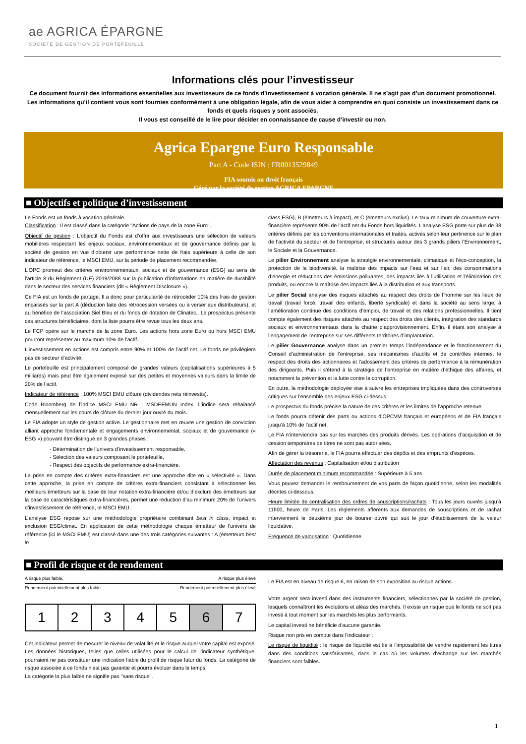ae AGRICA ÉPARGNE
SOCIÉTÉ DE GESTION DE PORTEFEUILLE
Informations clés pour l’investisseur
Ce document fournit des informations essentielles aux investisseurs de ce fonds d’investissement à vocation générale. Il ne s’agit pas d’un document promotionnel. Les informations qu’il contient vous sont fournies conformément à une obligation légale, afin de vous aider à comprendre en quoi consiste un investissement dans ce fonds et quels risques y sont associés.
Il vous est conseillé de le lire pour décider en connaissance de cause d’investir ou non.
Agrica Epargne Euro Responsable
Part A - Code ISIN : FR0013529849
FIA soumis au droit français
Géré par la société de gestion AGRICA EPARGNE
■ Objectifs et politique d’investissement
Le Fonds est un fonds à vocation générale.
Classification : Il est classé dans la catégorie "Actions de pays de la zone Euro".
Objectif de gestion : L’objectif du Fonds est d’offrir aux investisseurs une sélection de valeurs mobilières respectant les enjeux sociaux, environnementaux et de gouvernance définis par la société de gestion en vue d’obtenir une performance nette de frais supérieure à celle de son indicateur de référence, le MSCI EMU, sur la période de placement recommandée.
L’OPC promeut des critères environnementaux, sociaux et de gouvernance (ESG) au sens de l’article 8 du Règlement (UE) 2019/2088 sur la publication d’informations en matière de durabilité dans le secteur des services financiers (dit « Règlement Disclosure »).
Ce FIA est un fonds de partage. Il a donc pour particularité de rétrocéder 10% des frais de gestion encaissés sur la part A (déduction faite des rétrocession versées ou à verser aux distributeurs), et au bénéfice de l’association Siel Bleu et du fonds de dotation de Clinatec.. Le prospectus présente ces structures bénéficiaires, dont la liste pourra être revue tous les deux ans.
Le FCP opère sur le marché de la zone Euro. Les actions hors zone Euro ou hors MSCI EMU pourront représenter au maximum 10% de l’actif.
L’investissement en actions est compris entre 90% et 100% de l’actif net. Le fonds ne privilégiera pas de secteur d’activité.
Le portefeuille est principalement composé de grandes valeurs (capitalisations supérieures à 5 milliards) mais peut être également exposé sur des petites et moyennes valeurs dans la limite de 20% de l’actif.
Indicateur de référence : 100% MSCI EMU clôture (dividendes nets réinvestis).
Code Bloomberg de l’indice MSCI EMU NR : MSDEEMUN Index. L’indice sera rebalancé mensuellement sur les cours de clôture du dernier jour ouvré du mois.
Le FIA adopte un style de gestion active. Le gestionnaire met en œuvre une gestion de conviction alliant approche fondamentale et engagements environnemental, sociaux et de gouvernance (« ESG ») pouvant être distingué en 3 grandes phases :
- Détermination de l’univers d’investissement responsable,
- Sélection des valeurs composant le portefeuille,
- Respect des objectifs de performance extra-financière.
La prise en compte des critères extra-financiers est une approche dite en « sélectivité ». Dans cette approche, la prise en compte de critères extra-financiers consistant à sélectionner les meilleurs émetteurs sur la base de leur notation extra-financière et/ou d’exclure des émetteurs sur la base de caractéristiques extra-financières, permet une réduction d’au minimum 20% de l’univers d’investissement de référence, le MSCI EMU.
L’analyse ESG repose sur une méthodologie propriétaire combinant best in class, impact et exclusion ESG/climat. En application de cette méthodologie chaque émetteur de l’univers de référence (ici le MSCI EMU) est classé dans une des trois catégories suivantes : A (émetteurs best in
class ESG), B (émetteurs à impact), et C (émetteurs exclus). Le taux minimum de couverture extra-financière représente 90% de l’actif net du Fonds hors liquidités. L’analyse ESG porte sur plus de 38 critères définis par les conventions internationales et traités, activés selon leur pertinence sur le plan de l’activité du secteur et de l’entreprise, et structurés autour des 3 grands piliers l’Environnement, le Sociale et la Gouvernance.
Le pilier Environnement analyse la stratégie environnementale, climatique et l’éco-conception, la protection de la biodiversité, la maîtrise des impacts sur l’eau et sur l’air, des consommations d’énergie et réductions des émissions polluantes, des impacts liés à l’utilisation et l’élimination des produits, ou encore la maîtrise des impacts liés à la distribution et aux transports.
Le pilier Social analyse des risques attachés au respect des droits de l’homme sur les lieux de travail (travail forcé, travail des enfants, liberté syndicale) et dans la société au sens large, à l’amélioration continue des conditions d’emploi, de travail et des relations professionnelles. Il tient compte également des risques attachés au respect des droits des clients, intégration des standards sociaux et environnementaux dans la chaîne d’approvisionnement. Enfin, il étant son analyse à l’engagement de l’entreprise sur ses différents territoires d’implantation.
Le pilier Gouvernance analyse dans un premier temps l’indépendance et le fonctionnement du Conseil d’administration de l’entreprise, ses mécanismes d’audits et de contrôles internes, le respect des droits des actionnaires et l’adossement des critères de performance à la rémunération des dirigeants. Puis il s’étend à la stratégie de l’entreprise en matière d’éthique des affaires, et notamment la prévention et la lutte contre la corruption.
En outre, la méthodologie déployée vise à suivre les entreprises impliquées dans des controverses critiques sur l’ensemble des enjeux ESG ci-dessus.
Le prospectus du fonds précise la nature de ces critères et les limites de l’approche retenue.
Le fonds pourra détenir des parts ou actions d’OPCVM français et européens et de FIA français jusqu’à 10% de l’actif net.
Le FIA n’interviendra pas sur les marchés des produits dérivés. Les opérations d’acquisition et de cession temporaires de titres ne sont pas autorisées.
Afin de gérer la trésorerie, le FIA pourra effectuer des dépôts et des emprunts d’espèces.
Affectation des revenus : Capitalisation et/ou distribution
Durée de placement minimum recommandée : Supérieure à 5 ans
Vous pouvez demander le remboursement de vos parts de façon quotidienne, selon les modalités décrites ci-dessous.
Heure limitée de centralisation des ordres de souscriptions/rachats : Tous les jours ouvrés jusqu’à 11h00, heure de Paris. Les règlements afférents aux demandes de souscriptions et de rachat interviennent le deuxième jour de bourse ouvré qui suit le jour d’établissement de la valeur liquidative.
Fréquence de valorisation : Quotidienne
■ Profil de risque et de rendement
A risque plus faible, A risque plus élevé
Rendement potentiellement plus faible Rendement potentiellement plus élevé
| 1 | 2 | 3 | 4 | 5 | 6 | 7 |
Cet indicateur permet de mesurer le niveau de volatilité et le risque auquel votre capital est exposé. Les données historiques, telles que celles utilisées pour le calcul de l’indicateur synthétique, pourraient ne pas constituer une indication fiable du profil de risque futur du fonds. La catégorie de risque associée à ce fonds n’est pas garantie et pourra évoluer dans le temps.
La catégorie la plus faible ne signifie pas "sans risque".
Le FIA est en niveau de risque 6, en raison de son exposition au risque actions.
Votre argent sera investi dans des instruments financiers, sélectionnés par la société de gestion, lesquels connaîtront les évolutions et aléas des marchés. Il existe un risque que le fonds ne soit pas investi à tout moment sur les marchés les plus performants.
Le capital investi ne bénéficie d’aucune garantie.
Risque non pris en compte dans l’indicateur :
Le risque de liquidité : le risque de liquidité est lié à l’impossibilité de vendre rapidement les titres dans des conditions satisfaisantes, dans le cas où les volumes d’échange sur les marchés financiers sont faibles.
1